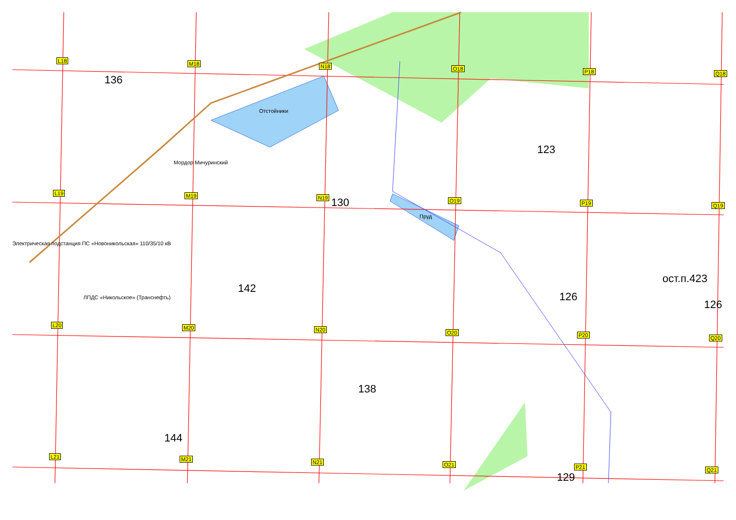136
123
130
ост.п.423
142
126
126
138
144
129
Отстойники
Мордор Мичуринский
Пруд
Электрическая подстанция ПС «Новоникольская» 110/35/10 кВ
ЛПДС «Никольское» (Транснефть)
L18 M18 N18 O18 P18 Q18
L19 M19 N19 O19 P19 Q19
L20 M20 N20 O20 P20 Q20
L21 M21 N21 O21 P21 Q21